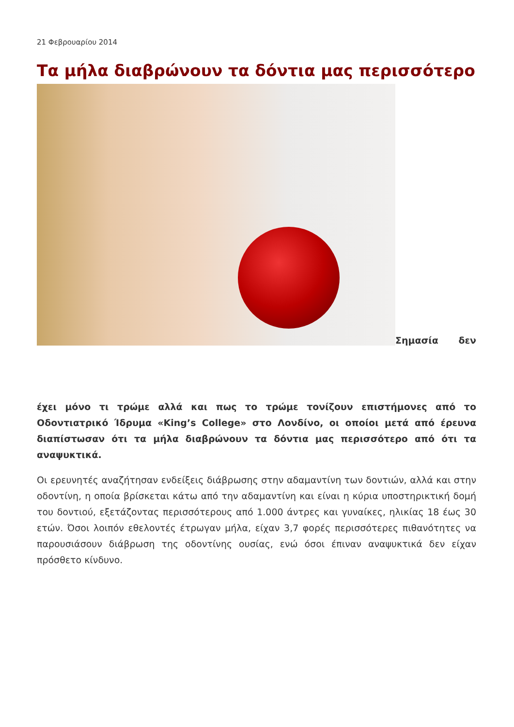21 Φεβρουαρίου 2014
Τα μήλα διαβρώνουν τα δόντια μας περισσότερο
Σημασία δεν
έχει μόνο τι τρώμε αλλά και πως το τρώμε τονίζουν επιστήμονες από το Οδοντιατρικό Ίδρυμα «King’s College» στο Λονδίνο, οι οποίοι μετά από έρευνα διαπίστωσαν ότι τα μήλα διαβρώνουν τα δόντια μας περισσότερο από ότι τα αναψυκτικά.
Οι ερευνητές αναζήτησαν ενδείξεις διάβρωσης στην αδαμαντίνη των δοντιών, αλλά και στην οδοντίνη, η οποία βρίσκεται κάτω από την αδαμαντίνη και είναι η κύρια υποστηρικτική δομή του δοντιού, εξετάζοντας περισσότερους από 1.000 άντρες και γυναίκες, ηλικίας 18 έως 30 ετών. Όσοι λοιπόν εθελοντές έτρωγαν μήλα, είχαν 3,7 φορές περισσότερες πιθανότητες να παρουσιάσουν διάβρωση της οδοντίνης ουσίας, ενώ όσοι έπιναν αναψυκτικά δεν είχαν πρόσθετο κίνδυνο.